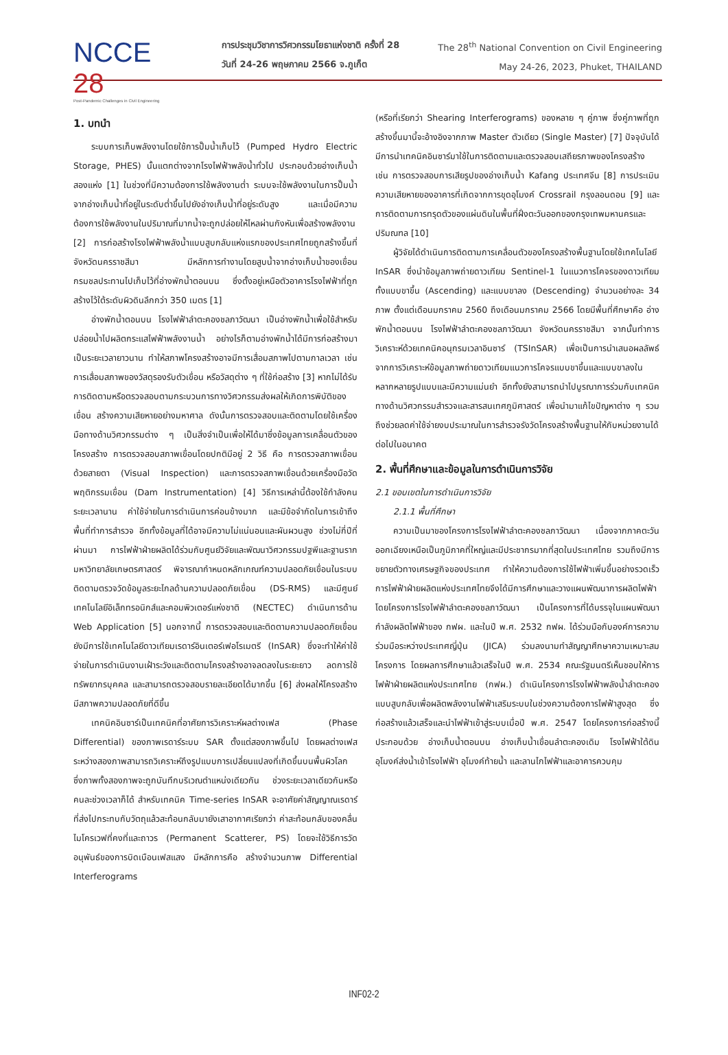NCCE 28
Post-Pandemic Challenges in Civil Engineering
การประชุมวิชาการวิศวกรรมโยธาแห่งชาติ ครั้งที่ 28
วันที่ 24-26 พฤษภาคม 2566 จ.ภูเก็ต
The 28<sup>th</sup> National Convention on Civil Engineering
May 24-26, 2023, Phuket, THAILAND
1. บทนำ
ระบบการเก็บพลังงานโดยใช้การปั๊มน้ำเก็บไว้ (Pumped Hydro Electric Storage, PHES) นั้นแตกต่างจากโรงไฟฟ้าพลังน้ำทั่วไป ประกอบด้วยอ่างเก็บน้ำสองแห่ง [1] ในช่วงที่มีความต้องการใช้พลังงานต่ำ ระบบจะใช้พลังงานในการปั๊มน้ำจากอ่างเก็บน้ำที่อยู่ในระดับต่ำขึ้นไปยังอ่างเก็บน้ำที่อยู่ระดับสูง และเมื่อมีความต้องการใช้พลังงานในปริมาณที่มากน้ำจะถูกปล่อยให้ไหลผ่านกังหันเพื่อสร้างพลังงาน [2] การก่อสร้างโรงไฟฟ้าพลังน้ำแบบสูบกลับแห่งแรกของประเทศไทยถูกสร้างขึ้นที่จังหวัดนครราชสีมา มีหลักการทำงานโดยสูบน้ำจากอ่างเก็บน้ำของเขื่อนกรมชลประทานไปเก็บไว้ที่อ่างพักน้ำตอนบน ซึ่งตั้งอยู่เหนือตัวอาคารโรงไฟฟ้าที่ถูกสร้างไว้ใต้ระดับผิวดินลึกกว่า 350 เมตร [1]
อ่างพักน้ำตอนบน โรงไฟฟ้าลำตะคองชลภาวัฒนา เป็นอ่างพักน้ำเพื่อใช้สำหรับปล่อยน้ำไปผลิตกระแสไฟฟ้าพลังงานน้ำ อย่างไรก็ตามอ่างพักน้ำได้มีการก่อสร้างมาเป็นระยะเวลายาวนาน ทำให้สภาพโครงสร้างอาจมีการเสื่อมสภาพไปตามกาลเวลา เช่น การเสื่อมสภาพของวัสดุรองรับตัวเขื่อน หรือวัสดุต่าง ๆ ที่ใช้ก่อสร้าง [3] หากไม่ได้รับการติดตามหรือตรวจสอบตามกระบวนการทางวิศวกรรมส่งผลให้เกิดการพิบัติของเขื่อน สร้างความเสียหายอย่างมหาศาล ดังนั้นการตรวจสอบและติดตามโดยใช้เครื่องมือทางด้านวิศวกรรมต่าง ๆ เป็นสิ่งจำเป็นเพื่อให้ได้มาซึ่งข้อมูลการเคลื่อนตัวของโครงสร้าง การตรวจสอบสภาพเขื่อนโดยปกติมีอยู่ 2 วิธี คือ การตรวจสภาพเขื่อนด้วยสายตา (Visual Inspection) และการตรวจสภาพเขื่อนด้วยเครื่องมือวัดพฤติกรรมเขื่อน (Dam Instrumentation) [4] วิธีการเหล่านี้ต้องใช้กำลังคน ระยะเวลานาน ค่าใช้จ่ายในการดำเนินการค่อนข้างมาก และมีข้อจำกัดในการเข้าถึงพื้นที่ทำการสำรวจ อีกทั้งข้อมูลที่ได้อาจมีความไม่แน่นอนและผันผวนสูง ช่วงไม่กี่ปีที่ผ่านมา การไฟฟ้าฝ่ายผลิตได้ร่วมกับศูนย์วิจัยและพัฒนาวิศวกรรมปฐพีและฐานราก มหาวิทยาลัยเกษตรศาสตร์ พิจารณากำหนดหลักเกณฑ์ความปลอดภัยเขื่อนในระบบติดตามตรวจวัดข้อมูลระยะไกลด้านความปลอดภัยเขื่อน (DS-RMS) และมีศูนย์เทคโนโลยีอิเล็กทรอนิกส์และคอมพิวเตอร์แห่งชาติ (NECTEC) ดำเนินการด้าน Web Application [5] นอกจากนี้ การตรวจสอบและติดตามความปลอดภัยเขื่อนยังมีการใช้เทคโนโลยีดาวเทียมเรดาร์อินเตอร์เฟอโรเมตรี (InSAR) ซึ่งจะทำให้ค่าใช้จ่ายในการดำเนินงานเฝ้าระวังและติดตามโครงสร้างอาจลดลงในระยะยาว ลดการใช้ทรัพยากรบุคคล และสามารถตรวจสอบรายละเอียดได้มากขึ้น [6] ส่งผลให้โครงสร้างมีสภาพความปลอดภัยที่ดีขึ้น
เทคนิคอินซาร์เป็นเทคนิคที่อาศัยการวิเคราะห์ผลต่างเฟส (Phase Differential) ของภาพเรดาร์ระบบ SAR ตั้งแต่สองภาพขึ้นไป โดยผลต่างเฟสระหว่างสองภาพสามารถวิเคราะห์ถึงรูปแบบการเปลี่ยนแปลงที่เกิดขึ้นบนพื้นผิวโลก ซึ่งภาพทั้งสองภาพจะถูกบันทึกบริเวณตำแหน่งเดียวกัน ช่วงระยะเวลาเดียวกันหรือคนละช่วงเวลาก็ได้ สำหรับเทคนิค Time-series InSAR จะอาศัยค่าสัญญาณเรดาร์ที่ส่งไปกระทบกับวัตถุแล้วสะท้อนกลับมายังเสาอากาศเรียกว่า ค่าสะท้อนกลับของคลื่นไมโครเวฟที่คงที่และถาวร (Permanent Scatterer, PS) โดยจะใช้วิธีการวัดอนุพันธ์ของการบิดเบือนเฟสแสง มีหลักการคือ สร้างจำนวนภาพ Differential Interferograms
(หรือที่เรียกว่า Shearing Interferograms) ของหลาย ๆ คู่ภาพ ซึ่งคู่ภาพที่ถูกสร้างขึ้นมานี้จะอ้างอิงจากภาพ Master ตัวเดียว (Single Master) [7] ปัจจุบันได้มีการนำเทคนิคอินซาร์มาใช้ในการติดตามและตรวจสอบเสถียรภาพของโครงสร้าง เช่น การตรวจสอบการเสียรูปของอ่างเก็บน้ำ Kafang ประเทศจีน [8] การประเมินความเสียหายของอาคารที่เกิดจากการขุดอุโมงค์ Crossrail กรุงลอนดอน [9] และการติดตามการทรุดตัวของแผ่นดินในพื้นที่ฝั่งตะวันออกของกรุงเทพมหานครและปริมณฑล [10]
ผู้วิจัยได้ดำเนินการติดตามการเคลื่อนตัวของโครงสร้างพื้นฐานโดยใช้เทคโนโลยี InSAR ซึ่งนำข้อมูลภาพถ่ายดาวเทียม Sentinel-1 ในแนวการโคจรของดาวเทียมทั้งแบบขาขึ้น (Ascending) และแบบขาลง (Descending) จำนวนอย่างละ 34 ภาพ ตั้งแต่เดือนมกราคม 2560 ถึงเดือนมกราคม 2566 โดยมีพื้นที่ศึกษาคือ อ่างพักน้ำตอนบน โรงไฟฟ้าลำตะคองชลภาวัฒนา จังหวัดนครราชสีมา จากนั้นทำการวิเคราะห์ด้วยเทคนิคอนุกรมเวลาอินซาร์ (TSInSAR) เพื่อเป็นการนำเสนอผลลัพธ์จากการวิเคราะห์ข้อมูลภาพถ่ายดาวเทียมแนวการโคจรแบบขาขึ้นและแบบขาลงในหลากหลายรูปแบบและมีความแม่นยำ อีกทั้งยังสามารถนำไปบูรณาการร่วมกับเทคนิคทางด้านวิศวกรรมสำรวจและสารสนเทศภูมิศาสตร์ เพื่อนำมาแก้ไขปัญหาต่าง ๆ รวมถึงช่วยลดค่าใช้จ่ายงบประมาณในการสำรวจรังวัดโครงสร้างพื้นฐานให้กับหน่วยงานได้ต่อไปในอนาคต
2. พื้นที่ศึกษาและข้อมูลในการดำเนินการวิจัย
2.1 ขอบเขตในการดำเนินการวิจัย
2.1.1 พื้นที่ศึกษา
ความเป็นมาของโครงการโรงไฟฟ้าลำตะคองชลภาวัฒนา เนื่องจากภาคตะวันออกเฉียงเหนือเป็นภูมิภาคที่ใหญ่และมีประชากรมากที่สุดในประเทศไทย รวมถึงมีการขยายตัวทางเศรษฐกิจของประเทศ ทำให้ความต้องการใช้ไฟฟ้าเพิ่มขึ้นอย่างรวดเร็ว การไฟฟ้าฝ่ายผลิตแห่งประเทศไทยจึงได้มีการศึกษาและวางแผนพัฒนาการผลิตไฟฟ้าโดยโครงการโรงไฟฟ้าลำตะคองชลภาวัฒนา เป็นโครงการที่ได้บรรจุในแผนพัฒนากำลังผลิตไฟฟ้าของ กฟผ. และในปี พ.ศ. 2532 กฟผ. ได้ร่วมมือกับองค์การความร่วมมือระหว่างประเทศญี่ปุ่น (JICA) ร่วมลงนามทำสัญญาศึกษาความเหมาะสมโครงการ โดยผลการศึกษาแล้วเสร็จในปี พ.ศ. 2534 คณะรัฐมนตรีเห็นชอบให้การไฟฟ้าฝ่ายผลิตแห่งประเทศไทย (กฟผ.) ดำเนินโครงการโรงไฟฟ้าพลังน้ำลำตะคองแบบสูบกลับเพื่อผลิตพลังงานไฟฟ้าเสริมระบบในช่วงความต้องการไฟฟ้าสูงสุด ซึ่งก่อสร้างแล้วเสร็จและนำไฟฟ้าเข้าสู่ระบบเมื่อปี พ.ศ. 2547 โดยโครงการก่อสร้างนี้ประกอบด้วย อ่างเก็บน้ำตอนบน อ่างเก็บน้ำเขื่อนลำตะคองเดิม โรงไฟฟ้าใต้ดิน อุโมงค์ส่งน้ำเข้าโรงไฟฟ้า อุโมงค์ท้ายน้ำ และลานไกไฟฟ้าและอาคารควบคุม
INF02-2